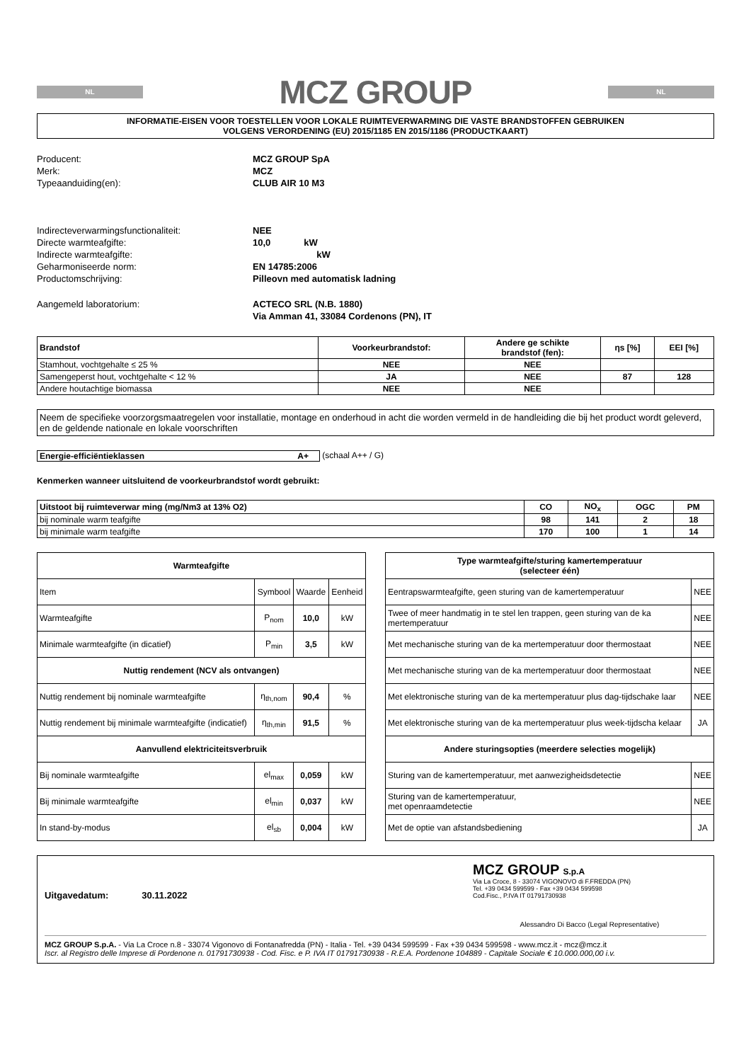NL
MCZ GROUP
NL
INFORMATIE-EISEN VOOR TOESTELLEN VOOR LOKALE RUIMTEVERWARMING DIE VASTE BRANDSTOFFEN GEBRUIKEN
VOLGENS VERORDENING (EU) 2015/1185 EN 2015/1186 (PRODUCTKAART)
| Producent: | MCZ GROUP SpA |
| Merk: | MCZ |
| Typeaanduiding(en): | CLUB AIR 10 M3 |
| Indirecteverwarmingsfunctionaliteit: | NEE |
| Directe warmteafgifte: | 10,0 kW |
| Indirecte warmteafgifte: | kW |
| Geharmoniseerde norm: | EN 14785:2006 |
| Productomschrijving: | Pilleovn med automatisk ladning |
| Aangemeld laboratorium: | ACTECO SRL (N.B. 1880) |
| | Via Amman 41, 33084 Cordenons (PN), IT |
| Brandstof | Voorkeurbrandstof: | Andere ge schikte brandstof (fen): | ηs [%] | EEI [%] |
| --- | --- | --- | --- | --- |
| Stamhout, vochtgehalte ≤ 25 % | NEE | NEE | | |
| Samengeperst hout, vochtgehalte < 12 % | JA | NEE | 87 | 128 |
| Andere houtachtige biomassa | NEE | NEE | | |
Neem de specifieke voorzorgsmaatregelen voor installatie, montage en onderhoud in acht die worden vermeld in de handleiding die bij het product wordt geleverd, en de geldende nationale en lokale voorschriften
Energie-efficiëntieklassen A+ (schaal A++ / G)
Kenmerken wanneer uitsluitend de voorkeurbrandstof wordt gebruikt:
| Uitstoot bij ruimteverwar ming (mg/Nm3 at 13% O2) | CO | NO<sub>x</sub> | OGC | PM |
| --- | --- | --- | --- | --- |
| bij nominale warm teafgifte | 98 | 141 | 2 | 18 |
| bij minimale warm teafgifte | 170 | 100 | 1 | 14 |
| Warmteafgifte | | | |
| --- | --- | --- | --- |
| Item | Symbool | Waarde | Eenheid |
| Warmteafgifte | P<sub>nom</sub> | 10,0 | kW |
| Minimale warmteafgifte (in dicatief) | P<sub>min</sub> | 3,5 | kW |
| Nuttig rendement (NCV als ontvangen) | | | |
| Nuttig rendement bij nominale warmteafgifte | η<sub>th,nom</sub> | 90,4 | % |
| Nuttig rendement bij minimale warmteafgifte (indicatief) | η<sub>th,min</sub> | 91,5 | % |
| Aanvullend elektriciteitsverbruik | | | |
| Bij nominale warmteafgifte | el<sub>max</sub> | 0,059 | kW |
| Bij minimale warmteafgifte | el<sub>min</sub> | 0,037 | kW |
| In stand-by-modus | el<sub>sb</sub> | 0,004 | kW |
| Type warmteafgifte/sturing kamertemperatuur (selecteer één) | |
| --- | --- |
| Eentrapswarmteafgifte, geen sturing van de kamertemperatuur | NEE |
| Twee of meer handmatig in te stel len trappen, geen sturing van de ka mertemperatuur | NEE |
| Met mechanische sturing van de ka mertemperatuur door thermostaat | NEE |
| Met mechanische sturing van de ka mertemperatuur door thermostaat | NEE |
| Met elektronische sturing van de ka mertemperatuur plus dag-tijdschake laar | NEE |
| Met elektronische sturing van de ka mertemperatuur plus week-tijdscha kelaar | JA |
| Andere sturingsopties (meerdere selecties mogelijk) | |
| Sturing van de kamertemperatuur, met aanwezigheidsdetectie | NEE |
| Sturing van de kamertemperatuur, met openraamdetectie | NEE |
| Met de optie van afstandsbediening | JA |
Uitgavedatum: 30.11.2022
MCZ GROUP S.p.A
Via La Croce, 8 - 33074 VIGONOVO di F.FREDDA (PN)
Tel. +39 0434 599599 - Fax +39 0434 599598
Cod.Fisc., P.IVA IT 01791730938
Alessandro Di Bacco (Legal Representative)
MCZ GROUP S.p.A. - Via La Croce n.8 - 33074 Vigonovo di Fontanafredda (PN) - Italia - Tel. +39 0434 599599 - Fax +39 0434 599598 - www.mcz.it - mcz@mcz.it
Iscr. al Registro delle Imprese di Pordenone n. 01791730938 - Cod. Fisc. e P. IVA IT 01791730938 - R.E.A. Pordenone 104889 - Capitale Sociale € 10.000.000,00 i.v.